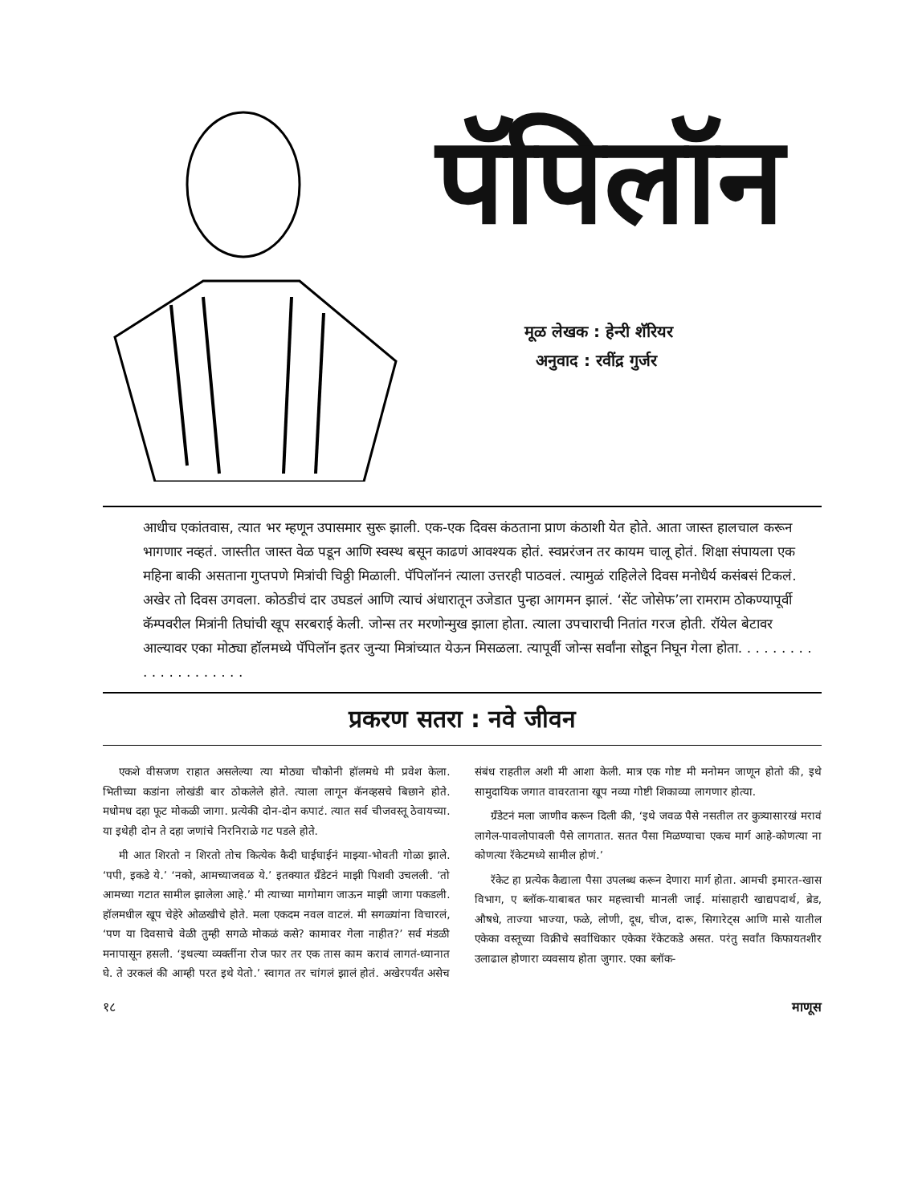पॅपिलॉन
मूळ लेखक : हेन्‍री शॅरियर
अनुवाद : रवींद्र गुर्जर
आधीच एकांतवास, त्यात भर म्हणून उपासमार सुरू झाली. एक-एक दिवस कंठताना प्राण कंठाशी येत होते. आता जास्त हालचाल करून भागणार नव्हतं. जास्तीत जास्त वेळ पडून आणि स्वस्थ बसून काढणं आवश्यक होतं. स्वप्नरंजन तर कायम चालू होतं. शिक्षा संपायला एक महिना बाकी असताना गुप्तपणे मित्रांची चिठ्ठी मिळाली. पॅपिलॉननं त्याला उत्तरही पाठवलं. त्यामुळं राहिलेले दिवस मनोधैर्य कसंबसं टिकलं. अखेर तो दिवस उगवला. कोठडीचं दार उघडलं आणि त्याचं अंधारातून उजेडात पुन्हा आगमन झालं. ‘सेंट जोसेफ’ला रामराम ठोकण्यापूर्वी कॅम्पवरील मित्रांनी तिघांची खूप सरबराई केली. जोन्स तर मरणोन्मुख झाला होता. त्याला उपचाराची नितांत गरज होती. रॉयेल बेटावर आल्यावर एका मोठ्या हॉलमध्ये पॅपिलॉन इतर जुन्या मित्रांच्यात येऊन मिसळला. त्यापूर्वी जोन्स सर्वांना सोडून निघून गेला होता. . . . . . . . . . . . . . . . . . . . .
प्रकरण सतरा : नवे जीवन
एकशे वीसजण राहात असलेल्या त्या मोठ्या चौकोनी हॉलमधे मी प्रवेश केला. भितीच्या कडांना लोखंडी बार ठोकलेले होते. त्याला लागून कॅनव्हसचे बिछाने होते. मधोमध दहा फूट मोकळी जागा. प्रत्येकी दोन-दोन कपाटं. त्यात सर्व चीजवस्तू ठेवायच्या. या इथेही दोन ते दहा जणांचे निरनिराळे गट पडले होते.
मी आत शिरतो न शिरतो तोच कित्येक कैदी घाईघाईनं माझ्या-भोवती गोळा झाले. ‘पपी, इकडे ये.’ ‘नको, आमच्याजवळ ये.’ इतक्यात ग्रँडेटनं माझी पिशवी उचलली. ‘तो आमच्या गटात सामील झालेला आहे.’ मी त्याच्या मागोमाग जाऊन माझी जागा पकडली. हॉलमधील खूप चेहेरे ओळखीचे होते. मला एकदम नवल वाटलं. मी सगळ्यांना विचारलं, ‘पण या दिवसाचे वेळी तुम्ही सगळे मोकळं कसे? कामावर गेला नाहीत?’ सर्व मंडळी मनापासून हसली. ‘इथल्या व्यक्तींना रोज फार तर एक तास काम करावं लागतं-ध्यानात घे. ते उरकलं की आम्ही परत इथे येतो.’ स्वागत तर चांगलं झालं होतं. अखेरपर्यंत असेच संबंध राहतील अशी मी आशा केली. मात्र एक गोष्ट मी मनोमन जाणून होतो की, इथे सामुदायिक जगात वावरताना खूप नव्या गोष्टी शिकाव्या लागणार होत्या.
ग्रँडेटनं मला जाणीव करून दिली की, ‘इथे जवळ पैसे नसतील तर कुत्र्यासारखं मरावं लागेल-पावलोपावली पैसे लागतात. सतत पैसा मिळण्याचा एकच मार्ग आहे-कोणत्या ना कोणत्या रॅकेटमध्ये सामील होणं.’
रॅकेट हा प्रत्येक कैद्याला पैसा उपलब्ध करून देणारा मार्ग होता. आमची इमारत-खास विभाग, ए ब्लॉक-याबाबत फार महत्त्वाची मानली जाई. मांसाहारी खाद्यपदार्थ, ब्रेड, औषधे, ताज्या भाज्या, फळे, लोणी, दूध, चीज, दारू, सिगारेट्स आणि मासे यातील एकेका वस्तूच्या विक्रीचे सर्वाधिकार एकेका रॅकेटकडे असत. परंतु सर्वांत किफायतशीर उलाढाल होणारा व्यवसाय होता जुगार. एका ब्लॉक-
१८ माणूस